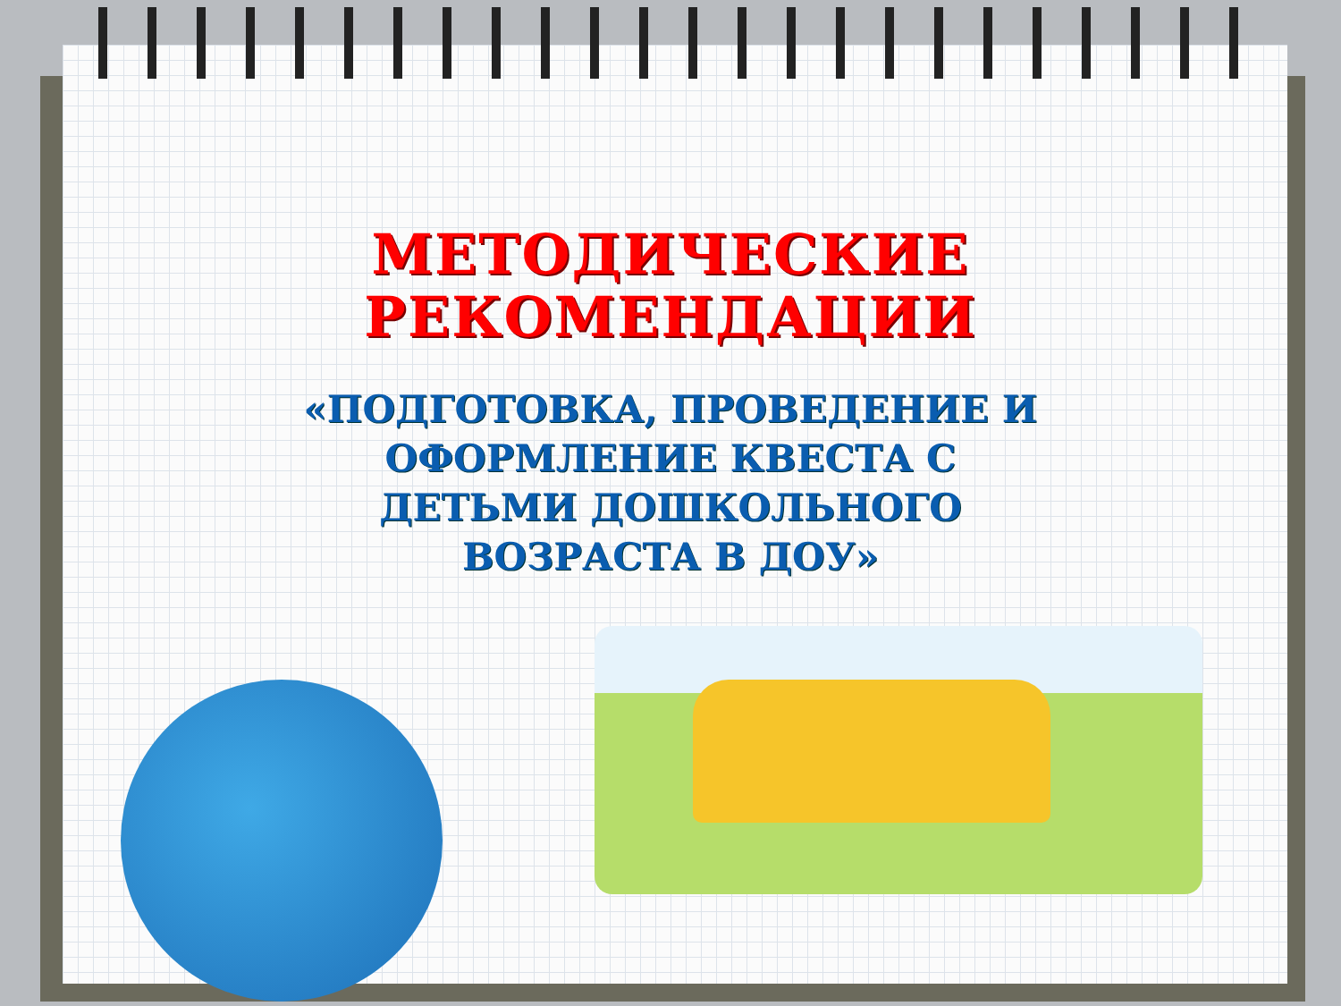МЕТОДИЧЕСКИЕ
РЕКОМЕНДАЦИИ
«ПОДГОТОВКА, ПРОВЕДЕНИЕ И
ОФОРМЛЕНИЕ КВЕСТА С
ДЕТЬМИ ДОШКОЛЬНОГО
ВОЗРАСТА В ДОУ»